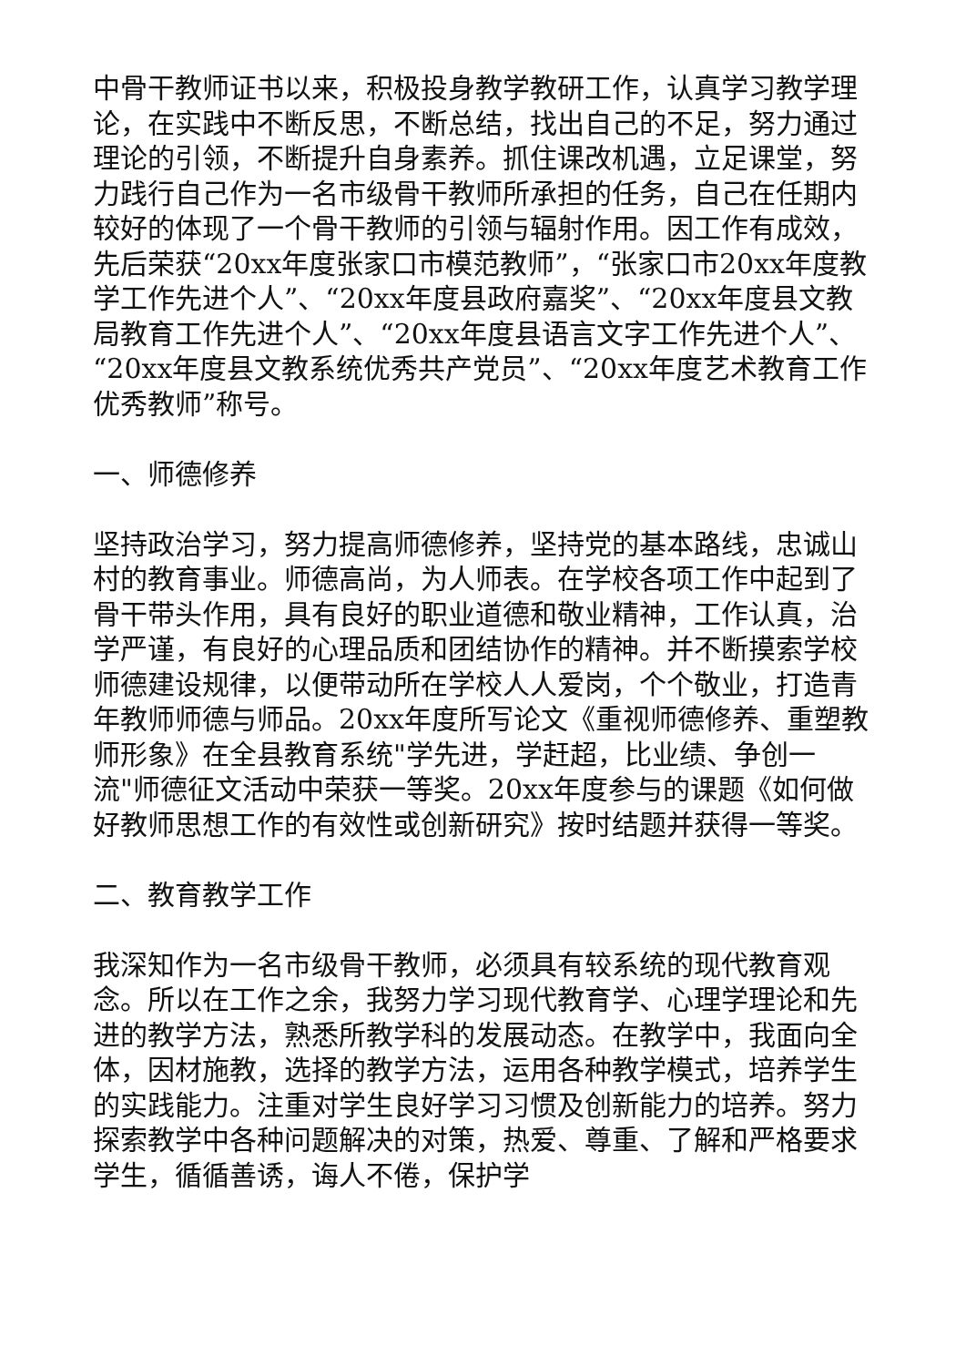中骨干教师证书以来，积极投身教学教研工作，认真学习教学理论，在实践中不断反思，不断总结，找出自己的不足，努力通过理论的引领，不断提升自身素养。抓住课改机遇，立足课堂，努力践行自己作为一名市级骨干教师所承担的任务，自己在任期内较好的体现了一个骨干教师的引领与辐射作用。因工作有成效，先后荣获“20xx年度张家口市模范教师”，“张家口市20xx年度教学工作先进个人”、“20xx年度县政府嘉奖”、“20xx年度县文教局教育工作先进个人”、“20xx年度县语言文字工作先进个人”、“20xx年度县文教系统优秀共产党员”、“20xx年度艺术教育工作优秀教师”称号。
一、师德修养
坚持政治学习，努力提高师德修养，坚持党的基本路线，忠诚山村的教育事业。师德高尚，为人师表。在学校各项工作中起到了骨干带头作用，具有良好的职业道德和敬业精神，工作认真，治学严谨，有良好的心理品质和团结协作的精神。并不断摸索学校师德建设规律，以便带动所在学校人人爱岗，个个敬业，打造青年教师师德与师品。20xx年度所写论文《重视师德修养、重塑教师形象》在全县教育系统"学先进，学赶超，比业绩、争创一流"师德征文活动中荣获一等奖。20xx年度参与的课题《如何做好教师思想工作的有效性或创新研究》按时结题并获得一等奖。
二、教育教学工作
我深知作为一名市级骨干教师，必须具有较系统的现代教育观念。所以在工作之余，我努力学习现代教育学、心理学理论和先进的教学方法，熟悉所教学科的发展动态。在教学中，我面向全体，因材施教，选择的教学方法，运用各种教学模式，培养学生的实践能力。注重对学生良好学习习惯及创新能力的培养。努力探索教学中各种问题解决的对策，热爱、尊重、了解和严格要求学生，循循善诱，诲人不倦，保护学